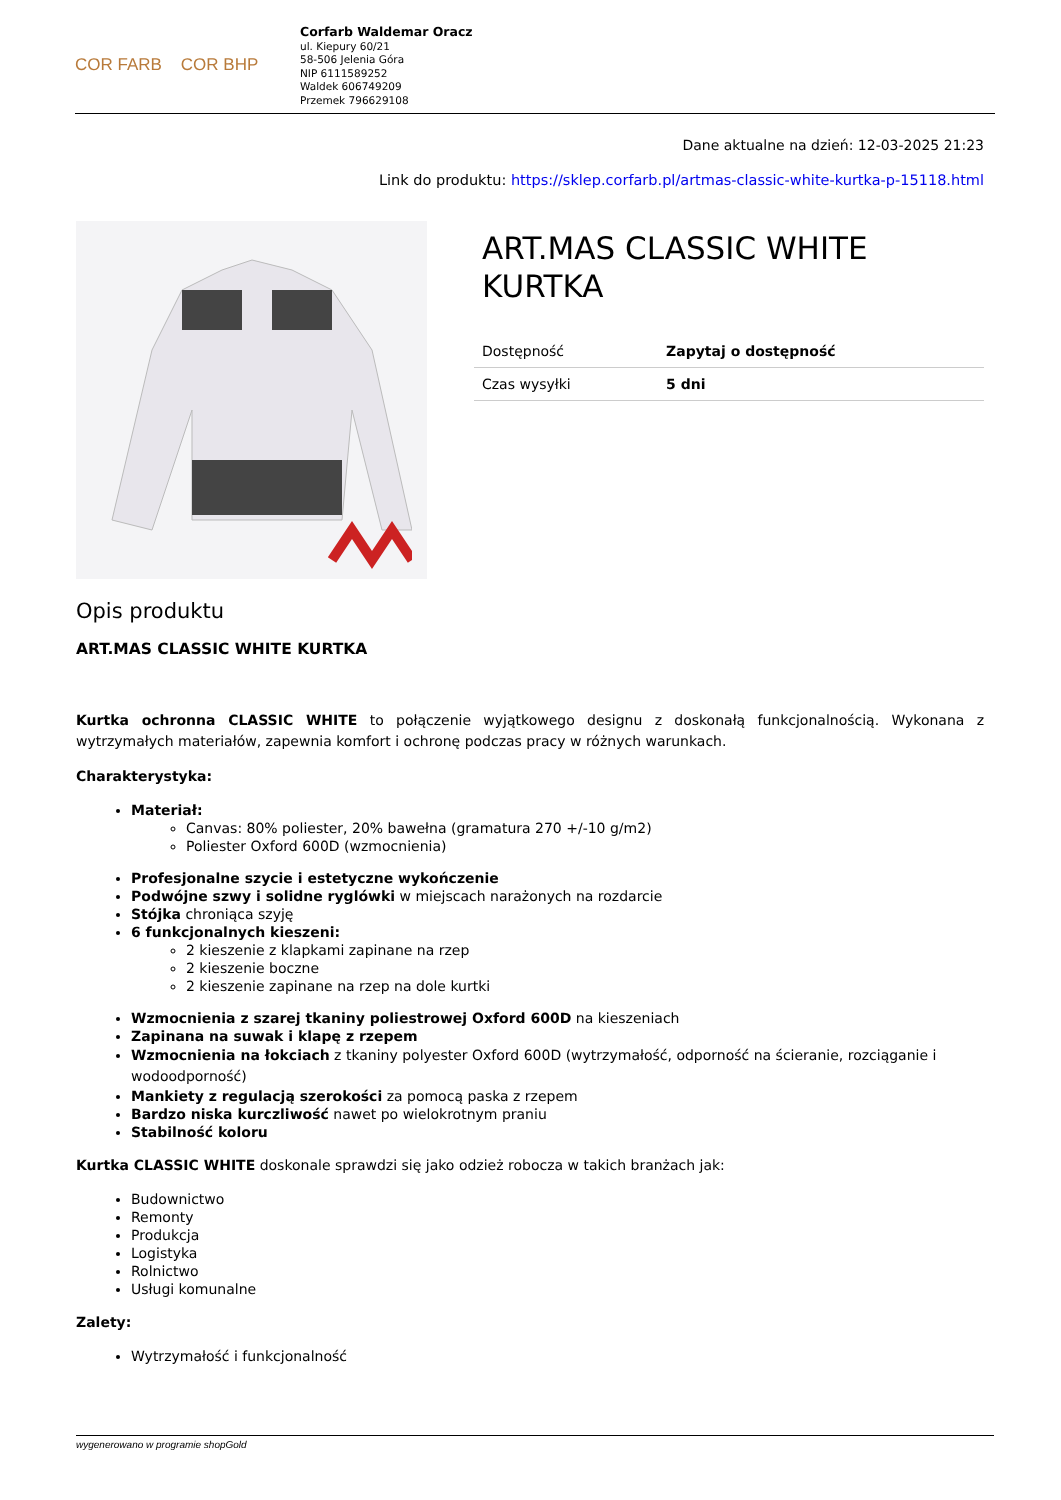COR FARB COR BHP
Corfarb Waldemar Oracz
ul. Kiepury 60/21
58-506 Jelenia Góra
NIP 6111589252
Waldek 606749209
Przemek 796629108
Dane aktualne na dzień: 12-03-2025 21:23
Link do produktu: https://sklep.corfarb.pl/artmas-classic-white-kurtka-p-15118.html
ART.MAS CLASSIC WHITE KURTKA
| Dostępność | Zapytaj o dostępność |
| Czas wysyłki | 5 dni |
Opis produktu
ART.MAS CLASSIC WHITE KURTKA
Kurtka ochronna CLASSIC WHITE to połączenie wyjątkowego designu z doskonałą funkcjonalnością. Wykonana z wytrzymałych materiałów, zapewnia komfort i ochronę podczas pracy w różnych warunkach.
Charakterystyka:
Materiał:
Canvas: 80% poliester, 20% bawełna (gramatura 270 +/-10 g/m2)
Poliester Oxford 600D (wzmocnienia)
Profesjonalne szycie i estetyczne wykończenie
Podwójne szwy i solidne ryglówki w miejscach narażonych na rozdarcie
Stójka chroniąca szyję
6 funkcjonalnych kieszeni:
2 kieszenie z klapkami zapinane na rzep
2 kieszenie boczne
2 kieszenie zapinane na rzep na dole kurtki
Wzmocnienia z szarej tkaniny poliestrowej Oxford 600D na kieszeniach
Zapinana na suwak i klapę z rzepem
Wzmocnienia na łokciach z tkaniny polyester Oxford 600D (wytrzymałość, odporność na ścieranie, rozciąganie i wodoodporność)
Mankiety z regulacją szerokości za pomocą paska z rzepem
Bardzo niska kurczliwość nawet po wielokrotnym praniu
Stabilność koloru
Kurtka CLASSIC WHITE doskonale sprawdzi się jako odzież robocza w takich branżach jak:
Budownictwo
Remonty
Produkcja
Logistyka
Rolnictwo
Usługi komunalne
Zalety:
Wytrzymałość i funkcjonalność
wygenerowano w programie shopGold